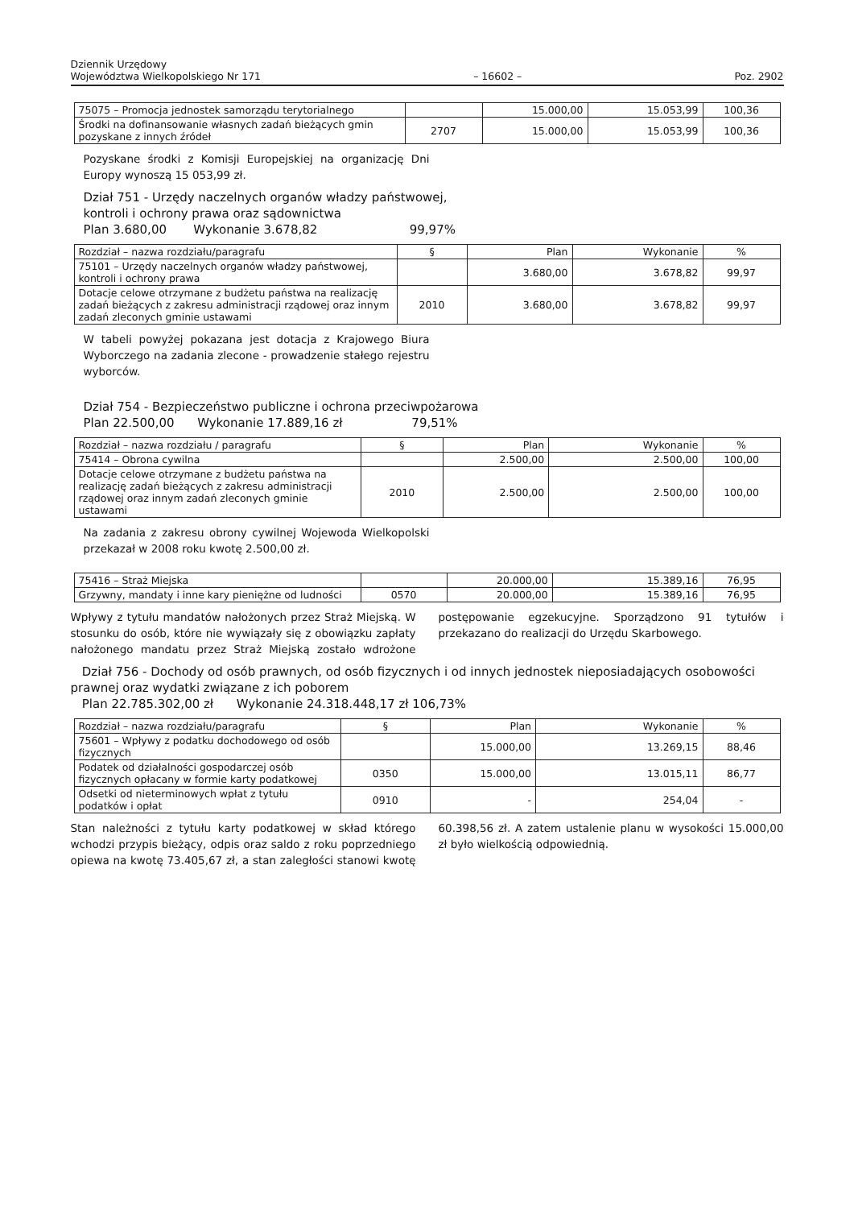Dziennik Urzędowy
Województwa Wielkopolskiego Nr 171
– 16602 –
Poz. 2902
| 75075 – Promocja jednostek samorządu terytorialnego | | 15.000,00 | 15.053,99 | 100,36 |
| Środki na dofinansowanie własnych zadań bieżących gmin pozyskane z innych źródeł | 2707 | 15.000,00 | 15.053,99 | 100,36 |
Pozyskane środki z Komisji Europejskiej na organizację Dni Europy wynoszą 15 053,99 zł.
Dział 751 - Urzędy naczelnych organów władzy państwowej,
kontroli i ochrony prawa oraz sądownictwa
Plan 3.680,00 Wykonanie 3.678,82 99,97%
| Rozdział – nazwa rozdziału/paragrafu | § | Plan | Wykonanie | % |
| --- | --- | --- | --- | --- |
| 75101 – Urzędy naczelnych organów władzy państwowej, kontroli i ochrony prawa | | 3.680,00 | 3.678,82 | 99,97 |
| Dotacje celowe otrzymane z budżetu państwa na realizację zadań bieżących z zakresu administracji rządowej oraz innym zadań zleconych gminie ustawami | 2010 | 3.680,00 | 3.678,82 | 99,97 |
W tabeli powyżej pokazana jest dotacja z Krajowego Biura Wyborczego na zadania zlecone - prowadzenie stałego rejestru wyborców.
Dział 754 - Bezpieczeństwo publiczne i ochrona przeciwpożarowa
Plan 22.500,00 Wykonanie 17.889,16 zł 79,51%
| Rozdział – nazwa rozdziału / paragrafu | § | Plan | Wykonanie | % |
| --- | --- | --- | --- | --- |
| 75414 – Obrona cywilna | | 2.500,00 | 2.500,00 | 100,00 |
| Dotacje celowe otrzymane z budżetu państwa na realizację zadań bieżących z zakresu administracji rządowej oraz innym zadań zleconych gminie ustawami | 2010 | 2.500,00 | 2.500,00 | 100,00 |
Na zadania z zakresu obrony cywilnej Wojewoda Wielkopolski przekazał w 2008 roku kwotę 2.500,00 zł.
| 75416 – Straż Miejska | | 20.000,00 | 15.389,16 | 76,95 |
| Grzywny, mandaty i inne kary pieniężne od ludności | 0570 | 20.000,00 | 15.389,16 | 76,95 |
Wpływy z tytułu mandatów nałożonych przez Straż Miejską. W stosunku do osób, które nie wywiązały się z obowiązku zapłaty nałożonego mandatu przez Straż Miejską zostało wdrożone postępowanie egzekucyjne. Sporządzono 91 tytułów i przekazano do realizacji do Urzędu Skarbowego.
Dział 756 - Dochody od osób prawnych, od osób fizycznych i od innych jednostek nieposiadających osobowości prawnej oraz wydatki związane z ich poborem
Plan 22.785.302,00 zł Wykonanie 24.318.448,17 zł 106,73%
| Rozdział – nazwa rozdziału/paragrafu | § | Plan | Wykonanie | % |
| --- | --- | --- | --- | --- |
| 75601 – Wpływy z podatku dochodowego od osób fizycznych | | 15.000,00 | 13.269,15 | 88,46 |
| Podatek od działalności gospodarczej osób fizycznych opłacany w formie karty podatkowej | 0350 | 15.000,00 | 13.015,11 | 86,77 |
| Odsetki od nieterminowych wpłat z tytułu podatków i opłat | 0910 | - | 254,04 | - |
Stan należności z tytułu karty podatkowej w skład którego wchodzi przypis bieżący, odpis oraz saldo z roku poprzedniego opiewa na kwotę 73.405,67 zł, a stan zaległości stanowi kwotę 60.398,56 zł. A zatem ustalenie planu w wysokości 15.000,00 zł było wielkością odpowiednią.